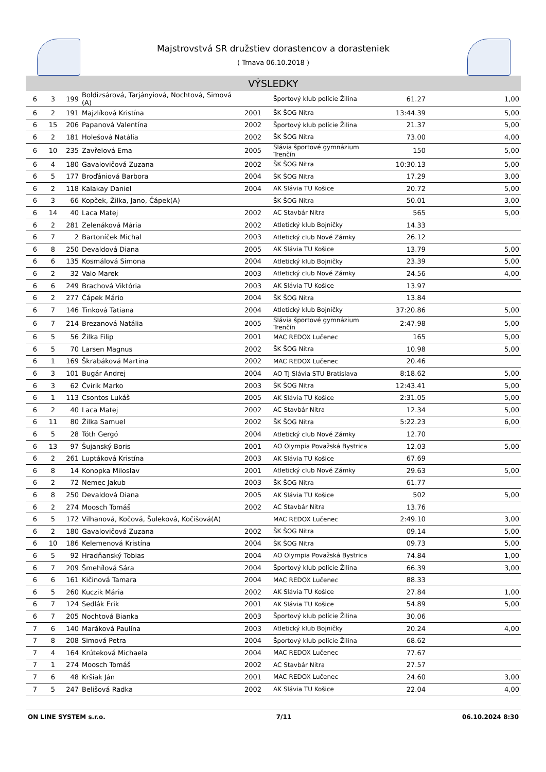Majstrovstvá SR družstiev dorastencov a dorasteniek
( Trnava 06.10.2018 )
VÝSLEDKY
| 6 | 3 | 199 | Boldizsárová, Tarjányiová, Nochtová, Simová (A) | | Športový klub polície Žilina | 61.27 | 1,00 |
| 6 | 2 | 191 | Majzlíková Kristína | 2001 | ŠK ŠOG Nitra | 13:44.39 | 5,00 |
| 6 | 15 | 206 | Papanová Valentína | 2002 | Športový klub polície Žilina | 21.37 | 5,00 |
| 6 | 2 | 181 | Holešová Natália | 2002 | ŠK ŠOG Nitra | 73.00 | 4,00 |
| 6 | 10 | 235 | Zavřelová Ema | 2005 | Slávia športové gymnázium Trenčín | 150 | 5,00 |
| 6 | 4 | 180 | Gavalovičová Zuzana | 2002 | ŠK ŠOG Nitra | 10:30.13 | 5,00 |
| 6 | 5 | 177 | Broďániová Barbora | 2004 | ŠK ŠOG Nitra | 17.29 | 3,00 |
| 6 | 2 | 118 | Kalakay Daniel | 2004 | AK Slávia TU Košice | 20.72 | 5,00 |
| 6 | 3 | 66 | Kopček, Žilka, Jano, Čápek(A) | | ŠK ŠOG Nitra | 50.01 | 3,00 |
| 6 | 14 | 40 | Laca Matej | 2002 | AC Stavbár Nitra | 565 | 5,00 |
| 6 | 2 | 281 | Zelenáková Mária | 2002 | Atletický klub Bojničky | 14.33 | |
| 6 | 7 | 2 | Bartoníček Michal | 2003 | Atletický club Nové Zámky | 26.12 | |
| 6 | 8 | 250 | Devaldová Diana | 2005 | AK Slávia TU Košice | 13.79 | 5,00 |
| 6 | 6 | 135 | Kosmálová Simona | 2004 | Atletický klub Bojničky | 23.39 | 5,00 |
| 6 | 2 | 32 | Valo Marek | 2003 | Atletický club Nové Zámky | 24.56 | 4,00 |
| 6 | 6 | 249 | Brachová Viktória | 2003 | AK Slávia TU Košice | 13.97 | |
| 6 | 2 | 277 | Čápek Mário | 2004 | ŠK ŠOG Nitra | 13.84 | |
| 6 | 7 | 146 | Tinková Tatiana | 2004 | Atletický klub Bojničky | 37:20.86 | 5,00 |
| 6 | 7 | 214 | Brezanová Natália | 2005 | Slávia športové gymnázium Trenčín | 2:47.98 | 5,00 |
| 6 | 5 | 56 | Žilka Filip | 2001 | MAC REDOX Lučenec | 165 | 5,00 |
| 6 | 5 | 70 | Larsen Magnus | 2002 | ŠK ŠOG Nitra | 10.98 | 5,00 |
| 6 | 1 | 169 | Škrabáková Martina | 2002 | MAC REDOX Lučenec | 20.46 | |
| 6 | 3 | 101 | Bugár Andrej | 2004 | AO TJ Slávia STU Bratislava | 8:18.62 | 5,00 |
| 6 | 3 | 62 | Čvirik Marko | 2003 | ŠK ŠOG Nitra | 12:43.41 | 5,00 |
| 6 | 1 | 113 | Csontos Lukáš | 2005 | AK Slávia TU Košice | 2:31.05 | 5,00 |
| 6 | 2 | 40 | Laca Matej | 2002 | AC Stavbár Nitra | 12.34 | 5,00 |
| 6 | 11 | 80 | Žilka Samuel | 2002 | ŠK ŠOG Nitra | 5:22.23 | 6,00 |
| 6 | 5 | 28 | Tóth Gergó | 2004 | Atletický club Nové Zámky | 12.70 | |
| 6 | 13 | 97 | Šujanský Boris | 2001 | AO Olympia Považská Bystrica | 12.03 | 5,00 |
| 6 | 2 | 261 | Luptáková Kristína | 2003 | AK Slávia TU Košice | 67.69 | |
| 6 | 8 | 14 | Konopka Miloslav | 2001 | Atletický club Nové Zámky | 29.63 | 5,00 |
| 6 | 2 | 72 | Nemec Jakub | 2003 | ŠK ŠOG Nitra | 61.77 | |
| 6 | 8 | 250 | Devaldová Diana | 2005 | AK Slávia TU Košice | 502 | 5,00 |
| 6 | 2 | 274 | Moosch Tomáš | 2002 | AC Stavbár Nitra | 13.76 | |
| 6 | 5 | 172 | Vilhanová, Kočová, Šuleková, Kočišová(A) | | MAC REDOX Lučenec | 2:49.10 | 3,00 |
| 6 | 2 | 180 | Gavalovičová Zuzana | 2002 | ŠK ŠOG Nitra | 09.14 | 5,00 |
| 6 | 10 | 186 | Kelemenová Kristína | 2004 | ŠK ŠOG Nitra | 09.73 | 5,00 |
| 6 | 5 | 92 | Hradňanský Tobias | 2004 | AO Olympia Považská Bystrica | 74.84 | 1,00 |
| 6 | 7 | 209 | Šmehílová Sára | 2004 | Športový klub polície Žilina | 66.39 | 3,00 |
| 6 | 6 | 161 | Kičinová Tamara | 2004 | MAC REDOX Lučenec | 88.33 | |
| 6 | 5 | 260 | Kuczik Mária | 2002 | AK Slávia TU Košice | 27.84 | 1,00 |
| 6 | 7 | 124 | Sedlák Erik | 2001 | AK Slávia TU Košice | 54.89 | 5,00 |
| 6 | 7 | 205 | Nochtová Bianka | 2003 | Športový klub polície Žilina | 30.06 | |
| 7 | 6 | 140 | Maráková Paulína | 2003 | Atletický klub Bojničky | 20.24 | 4,00 |
| 7 | 8 | 208 | Simová Petra | 2004 | Športový klub polície Žilina | 68.62 | |
| 7 | 4 | 164 | Krúteková Michaela | 2004 | MAC REDOX Lučenec | 77.67 | |
| 7 | 1 | 274 | Moosch Tomáš | 2002 | AC Stavbár Nitra | 27.57 | |
| 7 | 6 | 48 | Kršiak Ján | 2001 | MAC REDOX Lučenec | 24.60 | 3,00 |
| 7 | 5 | 247 | Belišová Radka | 2002 | AK Slávia TU Košice | 22.04 | 4,00 |
ON LINE SYSTEM s.r.o. 7/11 06.10.2024 8:30